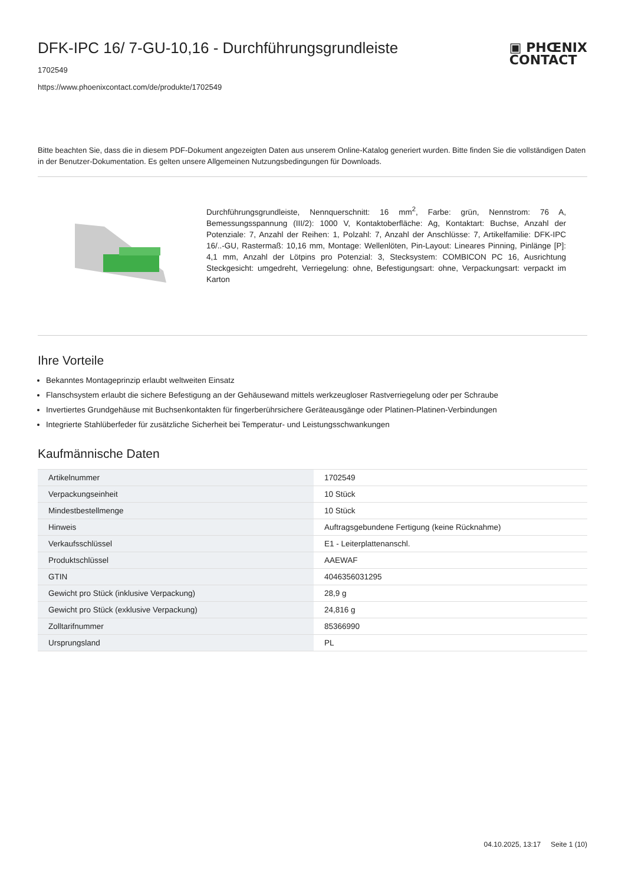▣ PHŒNIX
CONTACT
DFK-IPC 16/ 7-GU-10,16 - Durchführungsgrundleiste
1702549
https://www.phoenixcontact.com/de/produkte/1702549
Bitte beachten Sie, dass die in diesem PDF-Dokument angezeigten Daten aus unserem Online-Katalog generiert wurden. Bitte finden Sie die vollständigen Daten in der Benutzer-Dokumentation. Es gelten unsere Allgemeinen Nutzungsbedingungen für Downloads.
Durchführungsgrundleiste, Nennquerschnitt: 16 mm<sup>2</sup>, Farbe: grün, Nennstrom: 76 A, Bemessungsspannung (III/2): 1000 V, Kontaktoberfläche: Ag, Kontaktart: Buchse, Anzahl der Potenziale: 7, Anzahl der Reihen: 1, Polzahl: 7, Anzahl der Anschlüsse: 7, Artikelfamilie: DFK-IPC 16/..-GU, Rastermaß: 10,16 mm, Montage: Wellenlöten, Pin-Layout: Lineares Pinning, Pinlänge [P]: 4,1 mm, Anzahl der Lötpins pro Potenzial: 3, Stecksystem: COMBICON PC 16, Ausrichtung Steckgesicht: umgedreht, Verriegelung: ohne, Befestigungsart: ohne, Verpackungsart: verpackt im Karton
Ihre Vorteile
Bekanntes Montageprinzip erlaubt weltweiten Einsatz
Flanschsystem erlaubt die sichere Befestigung an der Gehäusewand mittels werkzeugloser Rastverriegelung oder per Schraube
Invertiertes Grundgehäuse mit Buchsenkontakten für fingerberührsichere Geräteausgänge oder Platinen-Platinen-Verbindungen
Integrierte Stahlüberfeder für zusätzliche Sicherheit bei Temperatur- und Leistungsschwankungen
Kaufmännische Daten
| Artikelnummer | 1702549 |
| Verpackungseinheit | 10 Stück |
| Mindestbestellmenge | 10 Stück |
| Hinweis | Auftragsgebundene Fertigung (keine Rücknahme) |
| Verkaufsschlüssel | E1 - Leiterplattenanschl. |
| Produktschlüssel | AAEWAF |
| GTIN | 4046356031295 |
| Gewicht pro Stück (inklusive Verpackung) | 28,9 g |
| Gewicht pro Stück (exklusive Verpackung) | 24,816 g |
| Zolltarifnummer | 85366990 |
| Ursprungsland | PL |
04.10.2025, 13:17 Seite 1 (10)